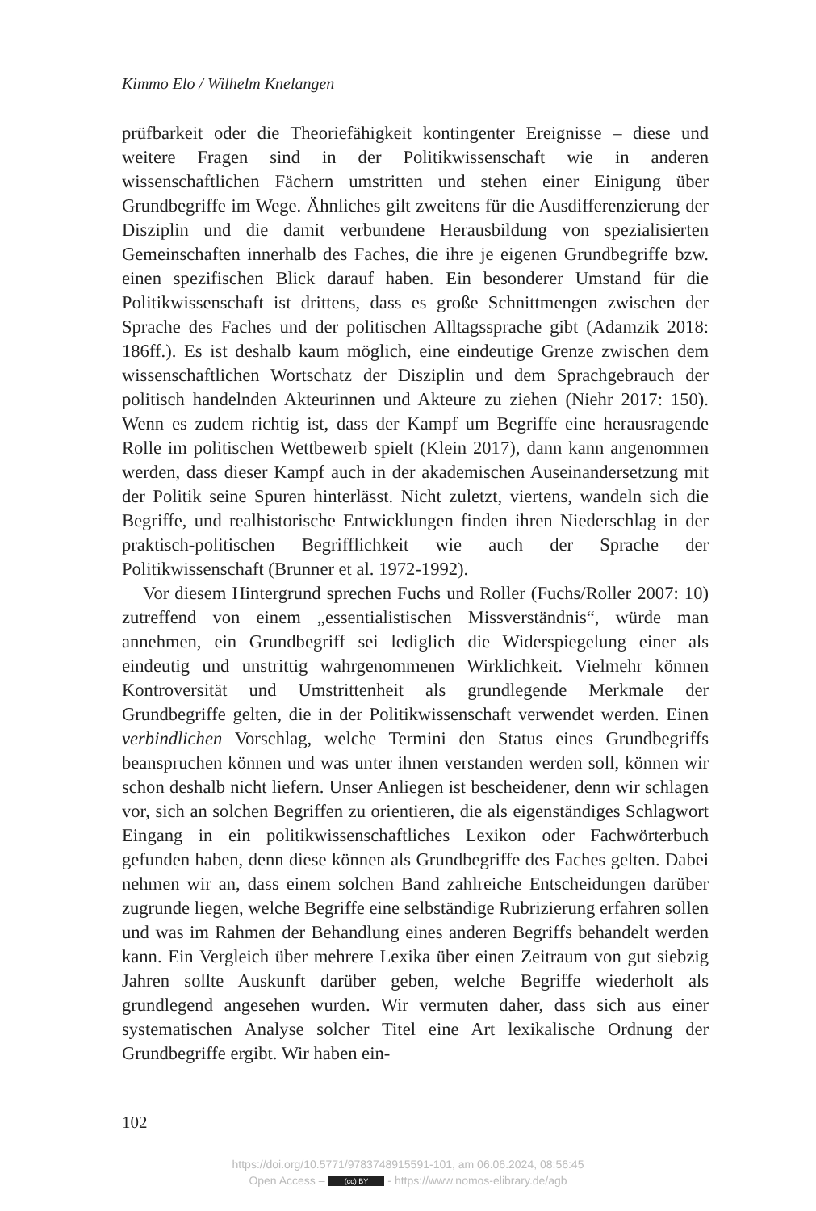Kimmo Elo / Wilhelm Knelangen
prüfbarkeit oder die Theoriefähigkeit kontingenter Ereignisse – diese und weitere Fragen sind in der Politikwissenschaft wie in anderen wissenschaftlichen Fächern umstritten und stehen einer Einigung über Grundbegriffe im Wege. Ähnliches gilt zweitens für die Ausdifferenzierung der Disziplin und die damit verbundene Herausbildung von spezialisierten Gemeinschaften innerhalb des Faches, die ihre je eigenen Grundbegriffe bzw. einen spezifischen Blick darauf haben. Ein besonderer Umstand für die Politikwissenschaft ist drittens, dass es große Schnittmengen zwischen der Sprache des Faches und der politischen Alltagssprache gibt (Adamzik 2018: 186ff.). Es ist deshalb kaum möglich, eine eindeutige Grenze zwischen dem wissenschaftlichen Wortschatz der Disziplin und dem Sprachgebrauch der politisch handelnden Akteurinnen und Akteure zu ziehen (Niehr 2017: 150). Wenn es zudem richtig ist, dass der Kampf um Begriffe eine herausragende Rolle im politischen Wettbewerb spielt (Klein 2017), dann kann angenommen werden, dass dieser Kampf auch in der akademischen Auseinandersetzung mit der Politik seine Spuren hinterlässt. Nicht zuletzt, viertens, wandeln sich die Begriffe, und realhistorische Entwicklungen finden ihren Niederschlag in der praktisch-politischen Begrifflichkeit wie auch der Sprache der Politikwissenschaft (Brunner et al. 1972-1992).
Vor diesem Hintergrund sprechen Fuchs und Roller (Fuchs/Roller 2007: 10) zutreffend von einem „essentialistischen Missverständnis“, würde man annehmen, ein Grundbegriff sei lediglich die Widerspiegelung einer als eindeutig und unstrittig wahrgenommenen Wirklichkeit. Vielmehr können Kontroversität und Umstrittenheit als grundlegende Merkmale der Grundbegriffe gelten, die in der Politikwissenschaft verwendet werden. Einen verbindlichen Vorschlag, welche Termini den Status eines Grundbegriffs beanspruchen können und was unter ihnen verstanden werden soll, können wir schon deshalb nicht liefern. Unser Anliegen ist bescheidener, denn wir schlagen vor, sich an solchen Begriffen zu orientieren, die als eigenständiges Schlagwort Eingang in ein politikwissenschaftliches Lexikon oder Fachwörterbuch gefunden haben, denn diese können als Grundbegriffe des Faches gelten. Dabei nehmen wir an, dass einem solchen Band zahlreiche Entscheidungen darüber zugrunde liegen, welche Begriffe eine selbständige Rubrizierung erfahren sollen und was im Rahmen der Behandlung eines anderen Begriffs behandelt werden kann. Ein Vergleich über mehrere Lexika über einen Zeitraum von gut siebzig Jahren sollte Auskunft darüber geben, welche Begriffe wiederholt als grundlegend angesehen wurden. Wir vermuten daher, dass sich aus einer systematischen Analyse solcher Titel eine Art lexikalische Ordnung der Grundbegriffe ergibt. Wir haben ein-
102
https://doi.org/10.5771/9783748915591-101, am 06.06.2024, 08:56:45
Open Access – (cc) BY - https://www.nomos-elibrary.de/agb